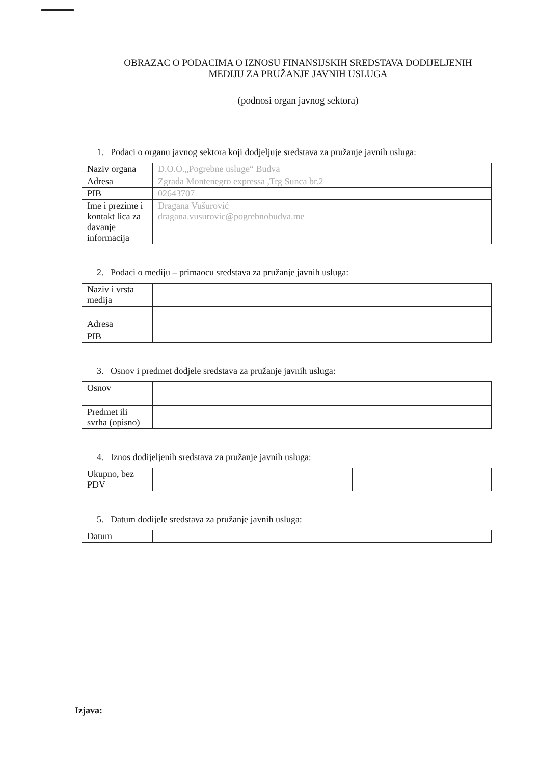OBRAZAC O PODACIMA O IZNOSU FINANSIJSKIH SREDSTAVA DODIJELJENIH
MEDIJU ZA PRUŽANJE JAVNIH USLUGA
(podnosi organ javnog sektora)
1. Podaci o organu javnog sektora koji dodjeljuje sredstava za pružanje javnih usluga:
| Naziv organa | D.O.O.„Pogrebne usluge“ Budva |
| Adresa | Zgrada Montenegro expressa ,Trg Sunca br.2 |
| PIB | 02643707 |
| Ime i prezime i kontakt lica za davanje informacija | Dragana Vušurović dragana.vusurovic@pogrebnobudva.me |
2. Podaci o mediju – primaocu sredstava za pružanje javnih usluga:
| Naziv i vrsta medija | |
| Adresa | |
| PIB | |
3. Osnov i predmet dodjele sredstava za pružanje javnih usluga:
| Osnov | |
| Predmet ili svrha (opisno) | |
4. Iznos dodijeljenih sredstava za pružanje javnih usluga:
| Ukupno, bez PDV | | | |
5. Datum dodijele sredstava za pružanje javnih usluga:
| Datum | |
Izjava: